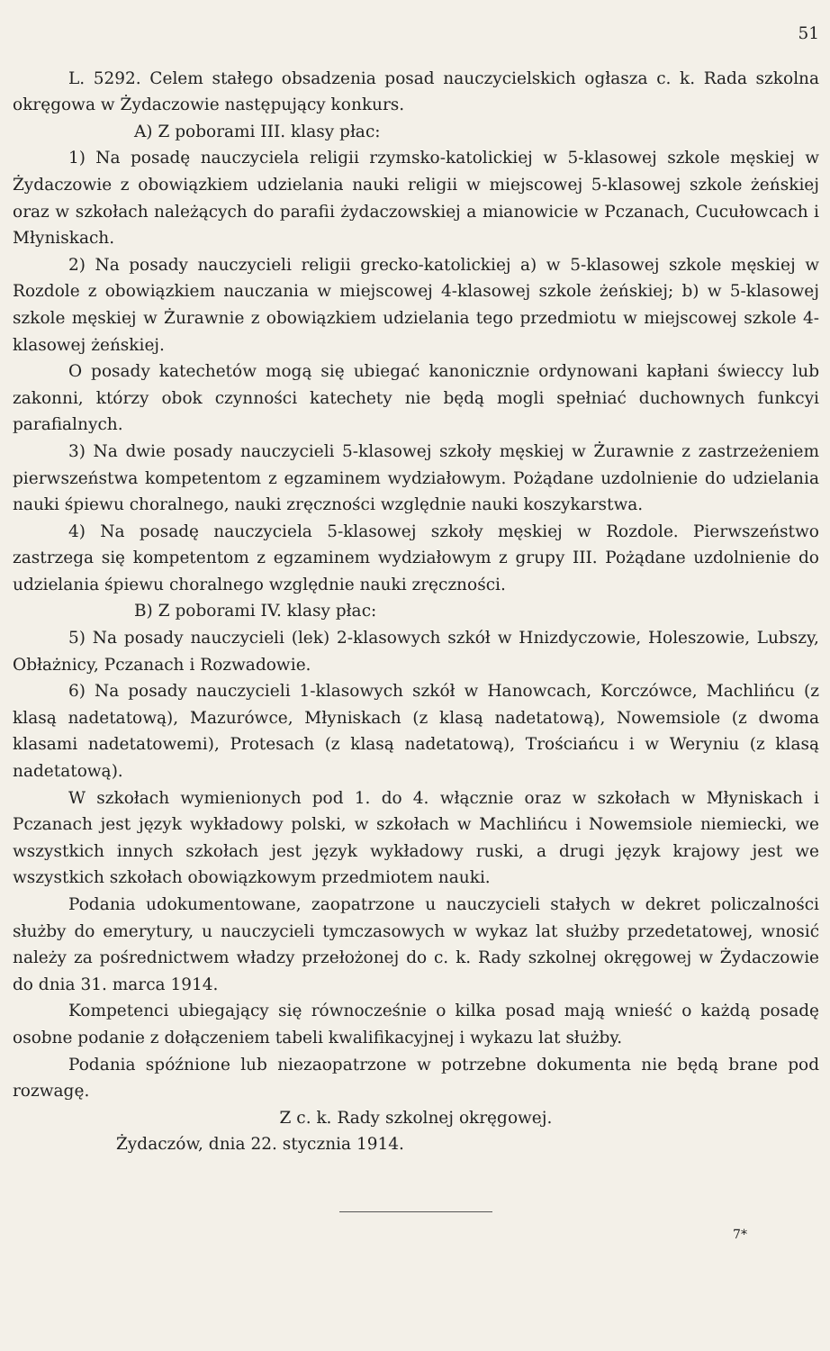51
L. 5292. Celem stałego obsadzenia posad nauczycielskich ogłasza c. k. Rada szkolna okręgowa w Żydaczowie następujący konkurs.
A) Z poborami III. klasy płac:
1) Na posadę nauczyciela religii rzymsko-katolickiej w 5-klasowej szkole męskiej w Żydaczowie z obowiązkiem udzielania nauki religii w miejscowej 5-klasowej szkole żeńskiej oraz w szkołach należących do parafii żydaczowskiej a mianowicie w Pczanach, Cucułowcach i Młyniskach.
2) Na posady nauczycieli religii grecko-katolickiej a) w 5-klasowej szkole męskiej w Rozdole z obowiązkiem nauczania w miejscowej 4-klasowej szkole żeńskiej; b) w 5-klasowej szkole męskiej w Żurawnie z obowiązkiem udzielania tego przedmiotu w miejscowej szkole 4-klasowej żeńskiej.
O posady katechetów mogą się ubiegać kanonicznie ordynowani kapłani świeccy lub zakonni, którzy obok czynności katechety nie będą mogli spełniać duchownych funkcyi parafialnych.
3) Na dwie posady nauczycieli 5-klasowej szkoły męskiej w Żurawnie z zastrzeżeniem pierwszeństwa kompetentom z egzaminem wydziałowym. Pożądane uzdolnienie do udzielania nauki śpiewu choralnego, nauki zręczności względnie nauki koszykarstwa.
4) Na posadę nauczyciela 5-klasowej szkoły męskiej w Rozdole. Pierwszeństwo zastrzega się kompetentom z egzaminem wydziałowym z grupy III. Pożądane uzdolnienie do udzielania śpiewu choralnego względnie nauki zręczności.
B) Z poborami IV. klasy płac:
5) Na posady nauczycieli (lek) 2-klasowych szkół w Hnizdyczowie, Holeszowie, Lubszy, Obłażnicy, Pczanach i Rozwadowie.
6) Na posady nauczycieli 1-klasowych szkół w Hanowcach, Korczówce, Machlińcu (z klasą nadetatową), Mazurówce, Młyniskach (z klasą nadetatową), Nowemsiole (z dwoma klasami nadetatowemi), Protesach (z klasą nadetatową), Trościańcu i w Weryniu (z klasą nadetatową).
W szkołach wymienionych pod 1. do 4. włącznie oraz w szkołach w Młyniskach i Pczanach jest język wykładowy polski, w szkołach w Machlińcu i Nowemsiole niemiecki, we wszystkich innych szkołach jest język wykładowy ruski, a drugi język krajowy jest we wszystkich szkołach obowiązkowym przedmiotem nauki.
Podania udokumentowane, zaopatrzone u nauczycieli stałych w dekret policzalności służby do emerytury, u nauczycieli tymczasowych w wykaz lat służby przedetatowej, wnosić należy za pośrednictwem władzy przełożonej do c. k. Rady szkolnej okręgowej w Żydaczowie do dnia 31. marca 1914.
Kompetenci ubiegający się równocześnie o kilka posad mają wnieść o każdą posadę osobne podanie z dołączeniem tabeli kwalifikacyjnej i wykazu lat służby.
Podania spóźnione lub niezaopatrzone w potrzebne dokumenta nie będą brane pod rozwagę.
Z c. k. Rady szkolnej okręgowej.
Żydaczów, dnia 22. stycznia 1914.
7*